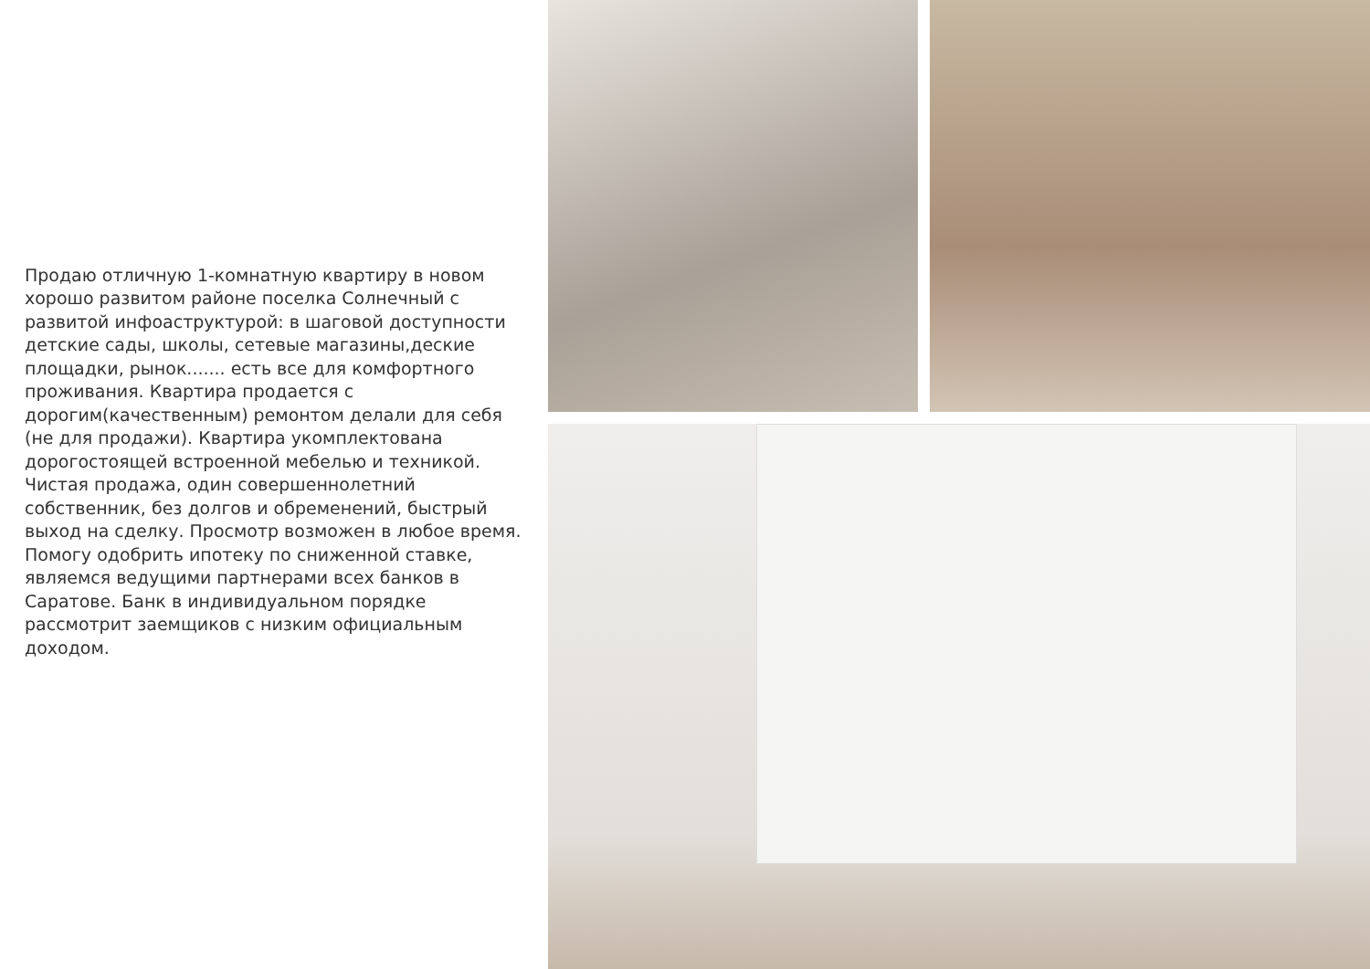Продаю отличную 1-комнатную квартиру в новом хорошо развитом районе поселка Солнечный с развитой инфоаструктурой: в шаговой доступности детские сады, школы, сетевые магазины,деские площадки, рынок....... есть все для комфортного проживания. Квартира продается с дорогим(качественным) ремонтом делали для себя (не для продажи). Квартира укомплектована дорогостоящей встроенной мебелью и техникой. Чистая продажа, один совершеннолетний собственник, без долгов и обременений, быстрый выход на сделку. Просмотр возможен в любое время. Помогу одобрить ипотеку по сниженной ставке, являемся ведущими партнерами всех банков в Саратове. Банк в индивидуальном порядке рассмотрит заемщиков с низким официальным доходом.